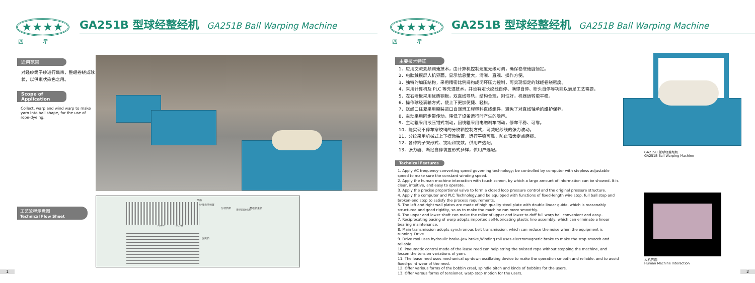★★★★
四星
GA251B 型球经整经机 GA251B Ball Warping Machine
适用范围
对经纱筒子纱进行集束，整经卷绕成球状，以供束状染色之用。
Scope of Application
Collect, warp and wind warp to make yarn into ball shape, for the use of rope-dyeing.
工艺流程示意图
Technical Flow Sheet
风扇
纱线自停装置
分绞筘架
束纱回绕机构
整经机主机
筒子架 张力器
屏风筘
1
★★★★
四星
GA251B 型球经整经机 GA251B Ball Warping Machine
主要技术特征
1．应用交流变频调速技术，由计算机控制速度无级可调，确保卷绕速度恒定。
2．电脑触摸屏人机界面，显示信息量大，清晰、直观、操作方便。
3．独特的加压结构，采用精密比例阀构成闭环压力控制，可实现恒定的球经卷绕密度。
4．采用计算机及 PLC 等先进技术，并设有定长绞线自停、满球自停、断头自停等功能以满足工艺需要。
5．左右墙板采用优质钢板，双直线导轨，结构合理，刚性好，机器运转更平稳。
6．操作球经满轴方式，使上下更加便捷、轻松。
7．送经口往复采用原装进口自润滑工程塑料直线组件，避免了对直线轴承的维护保养。
8．主动采用同步带传动，降低了设备运行时产生的噪声。
9．主动辊采用液压钳式制动，回绕辊采用电磁刹车制动，停车平稳、可靠。
10．能实现不停车穿绞绳的分绞筘控制方式，可减轻纱线的张力波动。
11．分绞采用机械式上下摆动装置，运行平稳可靠，防止筘齿定点磨损。
12．各种筒子架形式、锭距和锭数，供用户选配。
13．张力器、断经自停装置形式多样，供用户选配。
Technical Features
1. Apply AC frequency-converting speed governing technology; be controlled by computer with stepless adjustable speed to make sure the constant winding speed.
2. Apply the human machine interaction with touch screen, by which a large amount of information can be showed. It is clear, intuitive, and easy to operate.
3. Apply the precise proportional valve to form a closed loop pressure control and the original pressure structure.
4. Apply the computer and PLC Technology,and be equipped with functions of fixed-length wire stop, full ball stop and broken-end stop to satisfy the process requirements.
5. The left and right wall plates are made of high quality steel plate with double linear guide, which is reasonably structured and good rigidity, so as to make the machine run more smoothly.
6. The upper and lower shaft can make the roller of upper and lower to doff full warp ball convenient and easy..
7. Reciprocating pacing of warp adopts imported self-lubricating plastic line assembly, which can eliminate a linear bearing maintenance.
8. Main transmission adopts synchronous belt transmission, which can reduce the noise when the equipment is running. Drive
9. Drive rool uses hydraulic brake-Jaw brake,Winding roll uses electromagnetic brake to make the stop smooth and reliable.
10. Pneumatic control mode of the lease reed can help string the twisted rope without stopping the machine, and lessen the tension variations of yarn.
11. The lease reed uses mechanical up-down oscillating device to make the operation smooth and reliable. and to avoid fixed-point wear of the reed.
12. Offer various forms of the bobbin creel, spindle pitch and kinds of bobbins for the users.
13. Offer varous forms of tensioner, warp stop motion for the users.
GA215B 型球经整经机
GA251B Ball Warping Machine
人机界面
Human Machine Interaction
2